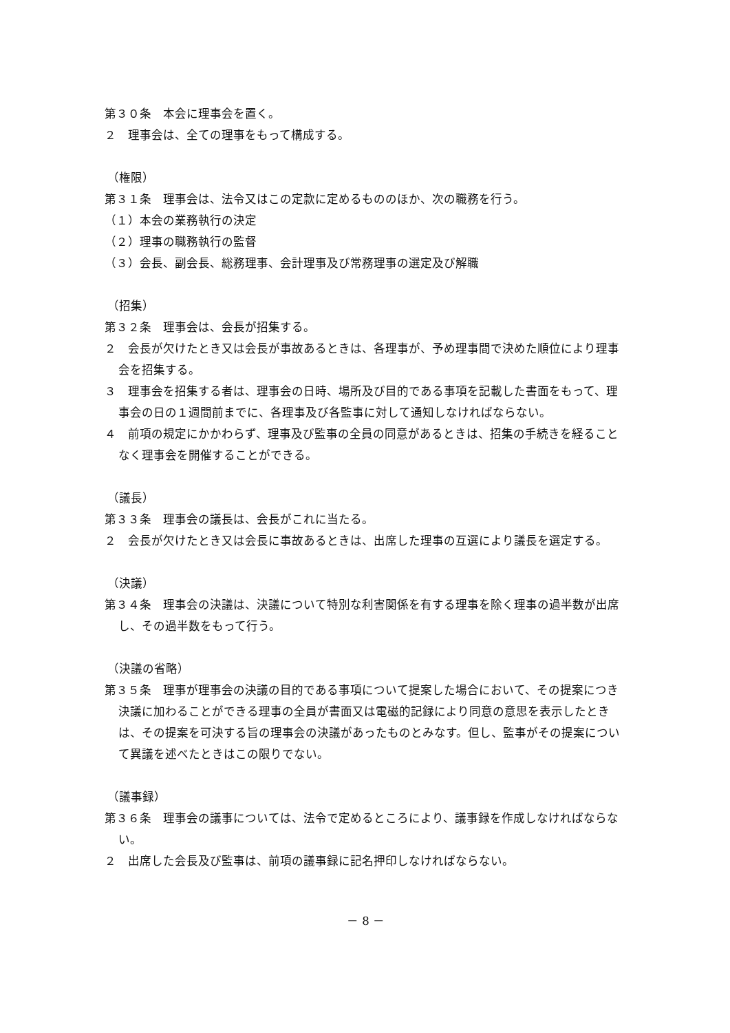第３０条　本会に理事会を置く。
２　理事会は、全ての理事をもって構成する。
（権限）
第３１条　理事会は、法令又はこの定款に定めるもののほか、次の職務を行う。
（１）本会の業務執行の決定
（２）理事の職務執行の監督
（３）会長、副会長、総務理事、会計理事及び常務理事の選定及び解職
（招集）
第３２条　理事会は、会長が招集する。
２　会長が欠けたとき又は会長が事故あるときは、各理事が、予め理事間で決めた順位により理事会を招集する。
３　理事会を招集する者は、理事会の日時、場所及び目的である事項を記載した書面をもって、理事会の日の１週間前までに、各理事及び各監事に対して通知しなければならない。
４　前項の規定にかかわらず、理事及び監事の全員の同意があるときは、招集の手続きを経ることなく理事会を開催することができる。
（議長）
第３３条　理事会の議長は、会長がこれに当たる。
２　会長が欠けたとき又は会長に事故あるときは、出席した理事の互選により議長を選定する。
（決議）
第３４条　理事会の決議は、決議について特別な利害関係を有する理事を除く理事の過半数が出席し、その過半数をもって行う。
（決議の省略）
第３５条　理事が理事会の決議の目的である事項について提案した場合において、その提案につき決議に加わることができる理事の全員が書面又は電磁的記録により同意の意思を表示したときは、その提案を可決する旨の理事会の決議があったものとみなす。但し、監事がその提案について異議を述べたときはこの限りでない。
（議事録）
第３６条　理事会の議事については、法令で定めるところにより、議事録を作成しなければならない。
２　出席した会長及び監事は、前項の議事録に記名押印しなければならない。
－ 8 －